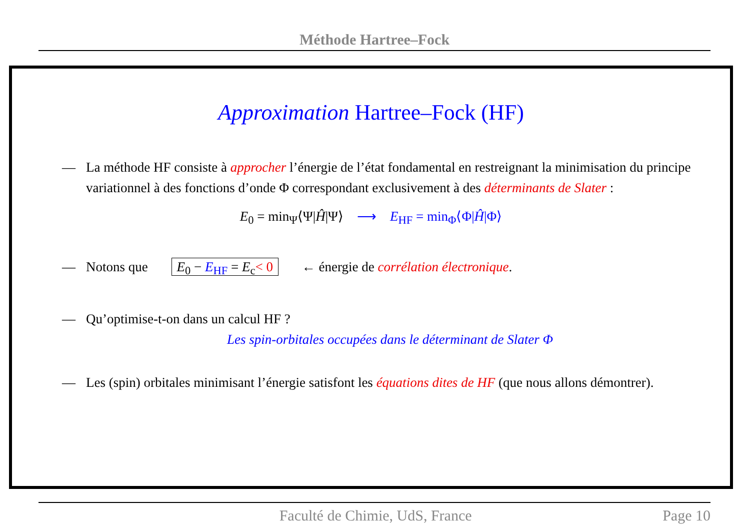Méthode Hartree–Fock
Approximation Hartree–Fock (HF)
— La méthode HF consiste à approcher l’énergie de l’état fondamental en restreignant la minimisation du principe variationnel à des fonctions d’onde Φ correspondant exclusivement à des déterminants de Slater :
E<sub>0</sub> = min<sub>Ψ</sub>⟨Ψ|Ĥ|Ψ⟩ ⟶ E<sub>HF</sub> = min<sub>Φ</sub>⟨Φ|Ĥ|Φ⟩
— Notons que E<sub>0</sub> − E<sub>HF</sub> = E<sub>c</sub>< 0 ← énergie de corrélation électronique.
— Qu’optimise-t-on dans un calcul HF ?
Les spin-orbitales occupées dans le déterminant de Slater Φ
— Les (spin) orbitales minimisant l’énergie satisfont les équations dites de HF (que nous allons démontrer).
Faculté de Chimie, UdS, France Page 10